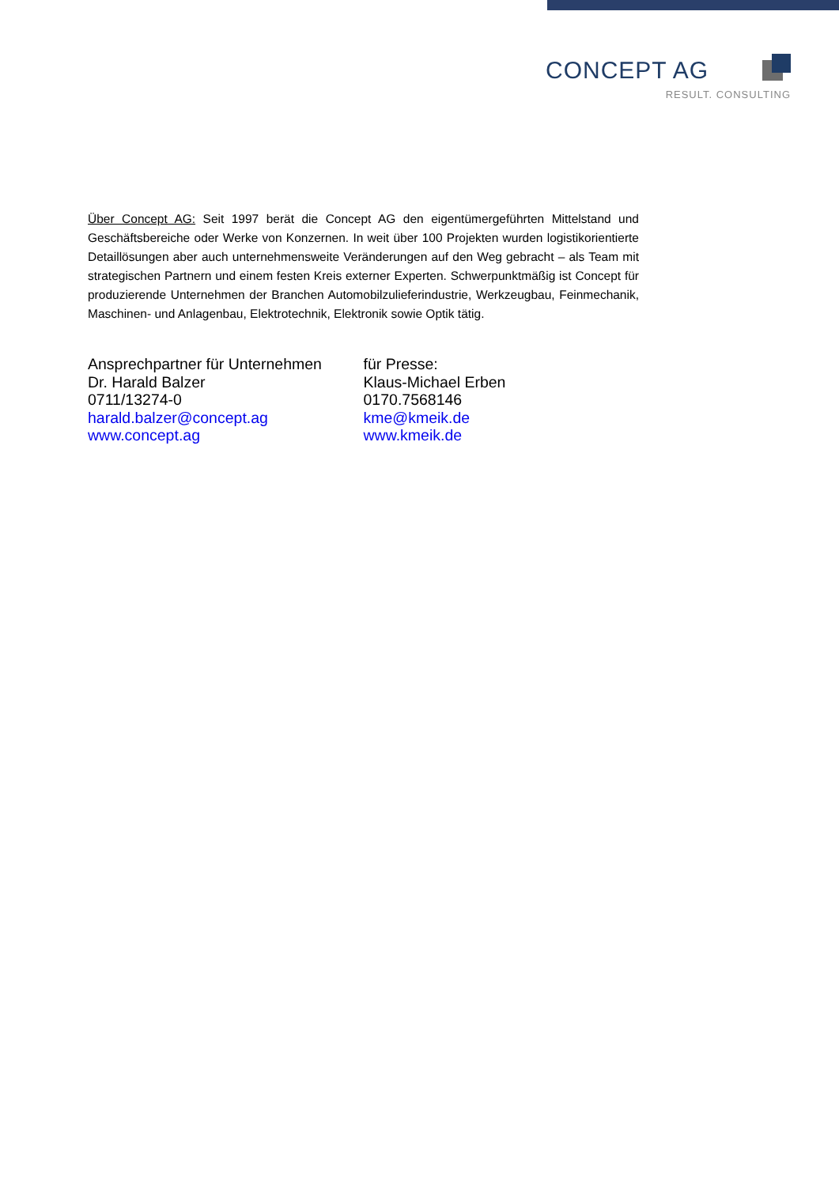CONCEPT AG
RESULT. CONSULTING
Über Concept AG: Seit 1997 berät die Concept AG den eigentümergeführten Mittelstand und Geschäftsbereiche oder Werke von Konzernen. In weit über 100 Projekten wurden logistikorientierte Detaillösungen aber auch unternehmensweite Veränderungen auf den Weg gebracht – als Team mit strategischen Partnern und einem festen Kreis externer Experten. Schwerpunktmäßig ist Concept für produzierende Unternehmen der Branchen Automobilzulieferindustrie, Werkzeugbau, Feinmechanik, Maschinen- und Anlagenbau, Elektrotechnik, Elektronik sowie Optik tätig.
Ansprechpartner für Unternehmen
Dr. Harald Balzer
0711/13274-0
harald.balzer@concept.ag
www.concept.ag
für Presse:
Klaus-Michael Erben
0170.7568146
kme@kmeik.de
www.kmeik.de